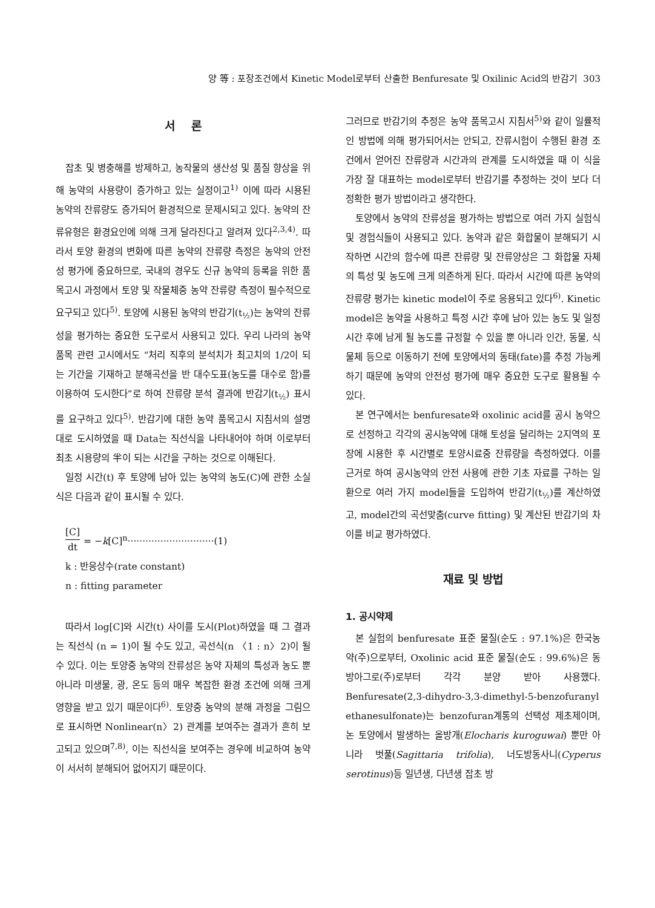양 等 : 포장조건에서 Kinetic Model로부터 산출한 Benfuresate 및 Oxilinic Acid의 반감기 303
서 론
잡초 및 병충해를 방제하고, 농작물의 생산성 및 품질 향상을 위해 농약의 사용량이 증가하고 있는 실정이고<sup>1)</sup> 이에 따라 시용된 농약의 잔류량도 증가되어 환경적으로 문제시되고 있다. 농약의 잔류유형은 환경요인에 의해 크게 달라진다고 알려져 있다<sup>2,3,4)</sup>. 따라서 토양 환경의 변화에 따른 농약의 잔류량 측정은 농약의 안전성 평가에 중요하므로, 국내의 경우도 신규 농약의 등록을 위한 품목고시 과정에서 토양 및 작물체중 농약 잔류량 측정이 필수적으로 요구되고 있다<sup>5)</sup>. 토양에 시용된 농약의 반감기(t<sub>½</sub>)는 농약의 잔류성을 평가하는 중요한 도구로서 사용되고 있다. 우리 나라의 농약 품목 관련 고시에서도 “처리 직후의 분석치가 최고치의 1/2이 되는 기간을 기재하고 분해곡선을 반 대수도표(농도를 대수로 함)를 이용하여 도시한다”로 하여 잔류량 분석 결과에 반감기(t<sub>½</sub>) 표시를 요구하고 있다<sup>5)</sup>. 반감기에 대한 농약 품목고시 지침서의 설명대로 도시하였을 때 Data는 직선식을 나타내어야 하며 이로부터 최초 시용량의 半이 되는 시간을 구하는 것으로 이해된다.
일정 시간(t) 후 토양에 남아 있는 농약의 농도(C)에 관한 소실식은 다음과 같이 표시될 수 있다.
[C] dt = −k[C]<sup>n</sup>·····························(1)
k : 반응상수(rate constant)
n : fitting parameter
따라서 log[C]와 시간(t) 사이를 도시(Plot)하였을 때 그 결과는 직선식 (n = 1)이 될 수도 있고, 곡선식(n 〈1 : n〉2)이 될 수 있다. 이는 토양중 농약의 잔류성은 농약 자체의 특성과 농도 뿐 아니라 미생물, 광, 온도 등의 매우 복잡한 환경 조건에 의해 크게 영향을 받고 있기 때문이다<sup>6)</sup>. 토양중 농약의 분해 과정을 그림으로 표시하면 Nonlinear(n〉2) 관계를 보여주는 결과가 흔히 보고되고 있으며<sup>7,8)</sup>, 이는 직선식을 보여주는 경우에 비교하여 농약이 서서히 분해되어 없어지기 때문이다.
그러므로 반감기의 추정은 농약 품목고시 지침서<sup>5)</sup>와 같이 일률적인 방법에 의해 평가되어서는 안되고, 잔류시험이 수행된 환경 조건에서 얻어진 잔류량과 시간과의 관계를 도시하였을 때 이 식을 가장 잘 대표하는 model로부터 반감기를 추정하는 것이 보다 더 정확한 평가 방법이라고 생각한다.
토양에서 농약의 잔류성을 평가하는 방법으로 여러 가지 실험식 및 경험식들이 사용되고 있다. 농약과 같은 화합물이 분해되기 시작하면 시간의 함수에 따른 잔류량 및 잔류양상은 그 화합물 자체의 특성 및 농도에 크게 의존하게 된다. 따라서 시간에 따른 농약의 잔류량 평가는 kinetic model이 주로 응용되고 있다<sup>6)</sup>. Kinetic model은 농약을 사용하고 특정 시간 후에 남아 있는 농도 및 일정 시간 후에 남게 될 농도를 규정할 수 있을 뿐 아니라 인간, 동물, 식물체 등으로 이동하기 전에 토양에서의 동태(fate)를 추정 가능케 하기 때문에 농약의 안전성 평가에 매우 중요한 도구로 활용될 수 있다.
본 연구에서는 benfuresate와 oxolinic acid를 공시 농약으로 선정하고 각각의 공시농약에 대해 토성을 달리하는 2지역의 포장에 시용한 후 시간별로 토양시료중 잔류량을 측정하였다. 이를 근거로 하여 공시농약의 안전 사용에 관한 기초 자료를 구하는 일환으로 여러 가지 model들을 도입하여 반감기(t<sub>½</sub>)를 계산하였고, model간의 곡선맞춤(curve fitting) 및 계산된 반감기의 차이를 비교 평가하였다.
재료 및 방법
1. 공시약제
본 실험의 benfuresate 표준 물질(순도 : 97.1%)은 한국농약(주)으로부터, Oxolinic acid 표준 물질(순도 : 99.6%)은 동방아그로(주)로부터 각각 분양 받아 사용했다. Benfuresate(2,3-dihydro-3,3-dimethyl-5-benzofuranyl ethanesulfonate)는 benzofuran계통의 선택성 제초제이며, 논 토양에서 발생하는 올방개(Elocharis kuroguwai) 뿐만 아니라 벗풀(Sagittaria trifolia), 너도방동사니(Cyperus serotinus)등 일년생, 다년생 잡초 방